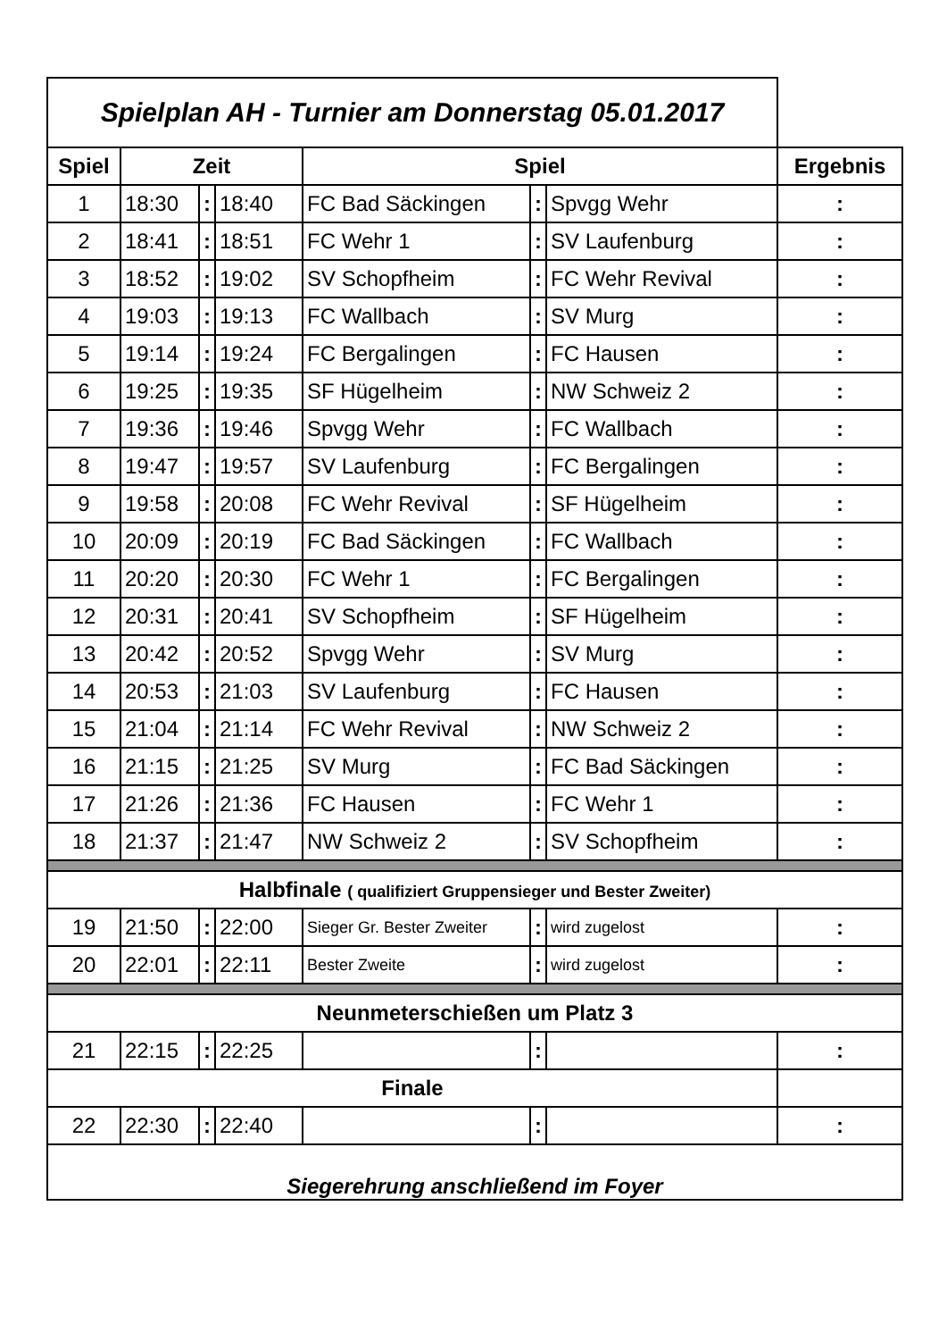| Spielplan AH - Turnier am Donnerstag 05.01.2017 | | | | | | | |
| Spiel | Zeit | | | Spiel | | | Ergebnis |
| 1 | 18:30 | : | 18:40 | FC Bad Säckingen | : | Spvgg Wehr | : |
| 2 | 18:41 | : | 18:51 | FC Wehr 1 | : | SV Laufenburg | : |
| 3 | 18:52 | : | 19:02 | SV Schopfheim | : | FC Wehr Revival | : |
| 4 | 19:03 | : | 19:13 | FC Wallbach | : | SV Murg | : |
| 5 | 19:14 | : | 19:24 | FC Bergalingen | : | FC Hausen | : |
| 6 | 19:25 | : | 19:35 | SF Hügelheim | : | NW Schweiz 2 | : |
| 7 | 19:36 | : | 19:46 | Spvgg Wehr | : | FC Wallbach | : |
| 8 | 19:47 | : | 19:57 | SV Laufenburg | : | FC Bergalingen | : |
| 9 | 19:58 | : | 20:08 | FC Wehr Revival | : | SF Hügelheim | : |
| 10 | 20:09 | : | 20:19 | FC Bad Säckingen | : | FC Wallbach | : |
| 11 | 20:20 | : | 20:30 | FC Wehr 1 | : | FC Bergalingen | : |
| 12 | 20:31 | : | 20:41 | SV Schopfheim | : | SF Hügelheim | : |
| 13 | 20:42 | : | 20:52 | Spvgg Wehr | : | SV Murg | : |
| 14 | 20:53 | : | 21:03 | SV Laufenburg | : | FC Hausen | : |
| 15 | 21:04 | : | 21:14 | FC Wehr Revival | : | NW Schweiz 2 | : |
| 16 | 21:15 | : | 21:25 | SV Murg | : | FC Bad Säckingen | : |
| 17 | 21:26 | : | 21:36 | FC Hausen | : | FC Wehr 1 | : |
| 18 | 21:37 | : | 21:47 | NW Schweiz 2 | : | SV Schopfheim | : |
| Halbfinale ( qualifiziert Gruppensieger und Bester Zweiter) | | | | | | | |
| 19 | 21:50 | : | 22:00 | Sieger Gr. Bester Zweiter | : | wird zugelost | : |
| 20 | 22:01 | : | 22:11 | Bester Zweite | : | wird zugelost | : |
| Neunmeterschießen um Platz 3 | | | | | | | |
| 21 | 22:15 | : | 22:25 | | : | | : |
| Finale | | | | | | | |
| 22 | 22:30 | : | 22:40 | | : | | : |
| Siegerehrung anschließend im Foyer | | | | | | | |